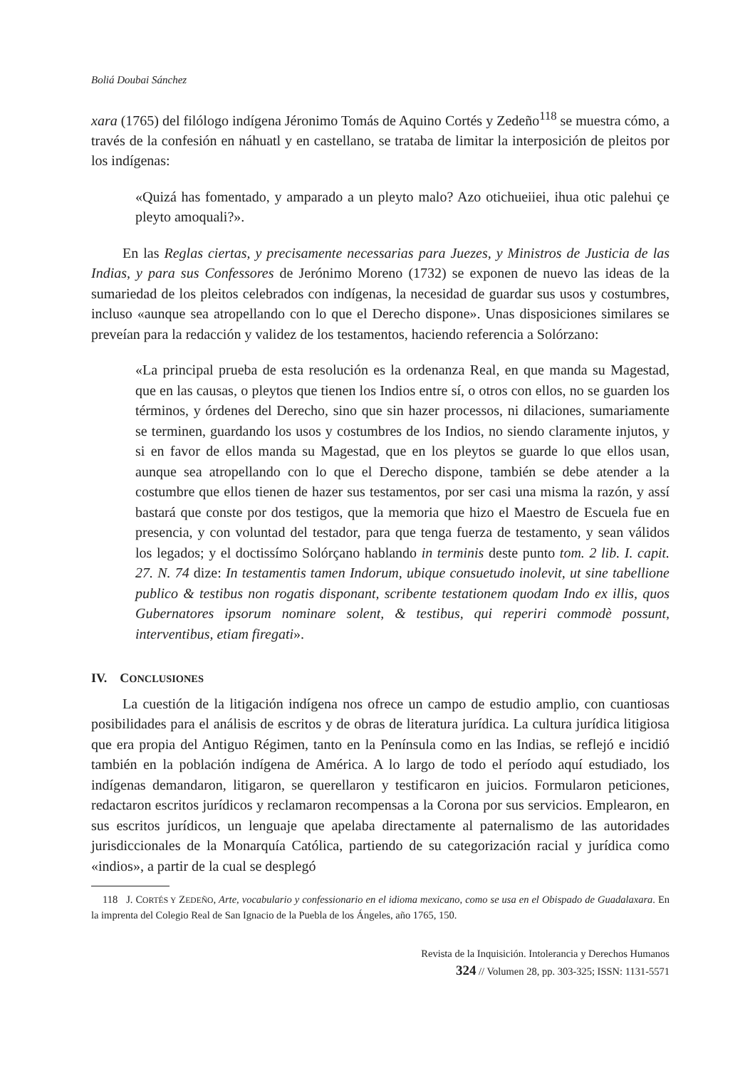Boliá Doubai Sánchez
xara (1765) del filólogo indígena Jéronimo Tomás de Aquino Cortés y Zedeño<sup>118</sup> se muestra cómo, a través de la confesión en náhuatl y en castellano, se trataba de limitar la interposición de pleitos por los indígenas:
«Quizá has fomentado, y amparado a un pleyto malo? Azo otichueiiei, ihua otic palehui çe pleyto amoquali?».
En las Reglas ciertas, y precisamente necessarias para Juezes, y Ministros de Justicia de las Indias, y para sus Confessores de Jerónimo Moreno (1732) se exponen de nuevo las ideas de la sumariedad de los pleitos celebrados con indígenas, la necesidad de guardar sus usos y costumbres, incluso «aunque sea atropellando con lo que el Derecho dispone». Unas disposiciones similares se preveían para la redacción y validez de los testamentos, haciendo referencia a Solórzano:
«La principal prueba de esta resolución es la ordenanza Real, en que manda su Magestad, que en las causas, o pleytos que tienen los Indios entre sí, o otros con ellos, no se guarden los términos, y órdenes del Derecho, sino que sin hazer processos, ni dilaciones, sumariamente se terminen, guardando los usos y costumbres de los Indios, no siendo claramente injutos, y si en favor de ellos manda su Magestad, que en los pleytos se guarde lo que ellos usan, aunque sea atropellando con lo que el Derecho dispone, también se debe atender a la costumbre que ellos tienen de hazer sus testamentos, por ser casi una misma la razón, y assí bastará que conste por dos testigos, que la memoria que hizo el Maestro de Escuela fue en presencia, y con voluntad del testador, para que tenga fuerza de testamento, y sean válidos los legados; y el doctissímo Solórçano hablando in terminis deste punto tom. 2 lib. I. capit. 27. N. 74 dize: In testamentis tamen Indorum, ubique consuetudo inolevit, ut sine tabellione publico & testibus non rogatis disponant, scribente testationem quodam Indo ex illis, quos Gubernatores ipsorum nominare solent, & testibus, qui reperiri commodè possunt, interventibus, etiam firegati».
IV. CONCLUSIONES
La cuestión de la litigación indígena nos ofrece un campo de estudio amplio, con cuantiosas posibilidades para el análisis de escritos y de obras de literatura jurídica. La cultura jurídica litigiosa que era propia del Antiguo Régimen, tanto en la Península como en las Indias, se reflejó e incidió también en la población indígena de América. A lo largo de todo el período aquí estudiado, los indígenas demandaron, litigaron, se querellaron y testificaron en juicios. Formularon peticiones, redactaron escritos jurídicos y reclamaron recompensas a la Corona por sus servicios. Emplearon, en sus escritos jurídicos, un lenguaje que apelaba directamente al paternalismo de las autoridades jurisdiccionales de la Monarquía Católica, partiendo de su categorización racial y jurídica como «indios», a partir de la cual se desplegó
118 J. CORTÉS Y ZEDEÑO, Arte, vocabulario y confessionario en el idioma mexicano, como se usa en el Obispado de Guadalaxara. En la imprenta del Colegio Real de San Ignacio de la Puebla de los Ángeles, año 1765, 150.
Revista de la Inquisición. Intolerancia y Derechos Humanos
324 // Volumen 28, pp. 303-325; ISSN: 1131-5571